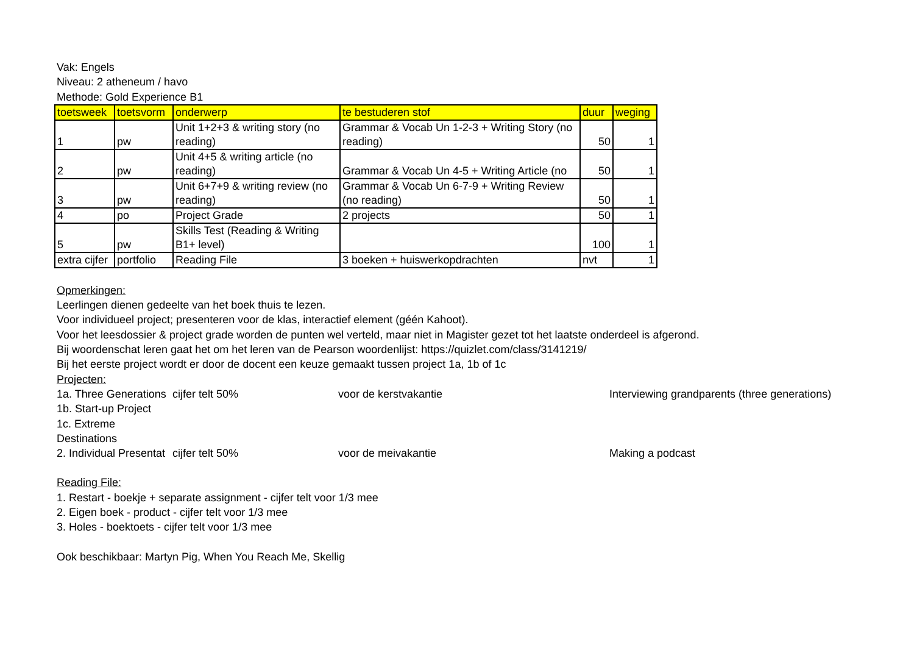Vak: Engels
Niveau: 2 atheneum / havo
Methode: Gold Experience B1
| toetsweek | toetsvorm | onderwerp | te bestuderen stof | duur | weging |
| --- | --- | --- | --- | --- | --- |
| 1 | pw | Unit 1+2+3 & writing story (no reading) | Grammar & Vocab Un 1-2-3 + Writing Story (no reading) | 50 | 1 |
| 2 | pw | Unit 4+5 & writing article (no reading) | Grammar & Vocab Un 4-5 + Writing Article (no | 50 | 1 |
| 3 | pw | Unit 6+7+9 & writing review (no reading) | Grammar & Vocab Un 6-7-9 + Writing Review (no reading) | 50 | 1 |
| 4 | po | Project Grade | 2 projects | 50 | 1 |
| 5 | pw | Skills Test (Reading & Writing B1+ level) | | 100 | 1 |
| extra cijfer | portfolio | Reading File | 3 boeken + huiswerkopdrachten | nvt | 1 |
Opmerkingen:
Leerlingen dienen gedeelte van het boek thuis te lezen.
Voor individueel project; presenteren voor de klas, interactief element (géén Kahoot).
Voor het leesdossier & project grade worden de punten wel verteld, maar niet in Magister gezet tot het laatste onderdeel is afgerond.
Bij woordenschat leren gaat het om het leren van de Pearson woordenlijst: https://quizlet.com/class/3141219/
Bij het eerste project wordt er door de docent een keuze gemaakt tussen project 1a, 1b of 1c
Projecten:
1a. Three Generations cijfer telt 50% voor de kerstvakantie Interviewing grandparents (three generations) 1b. Start-up Project 1c. Extreme Destinations 2. Individual Presentat cijfer telt 50% voor de meivakantie Making a podcast
Reading File:
1. Restart - boekje + separate assignment - cijfer telt voor 1/3 mee
2. Eigen boek - product - cijfer telt voor 1/3 mee
3. Holes - boektoets - cijfer telt voor 1/3 mee
Ook beschikbaar: Martyn Pig, When You Reach Me, Skellig